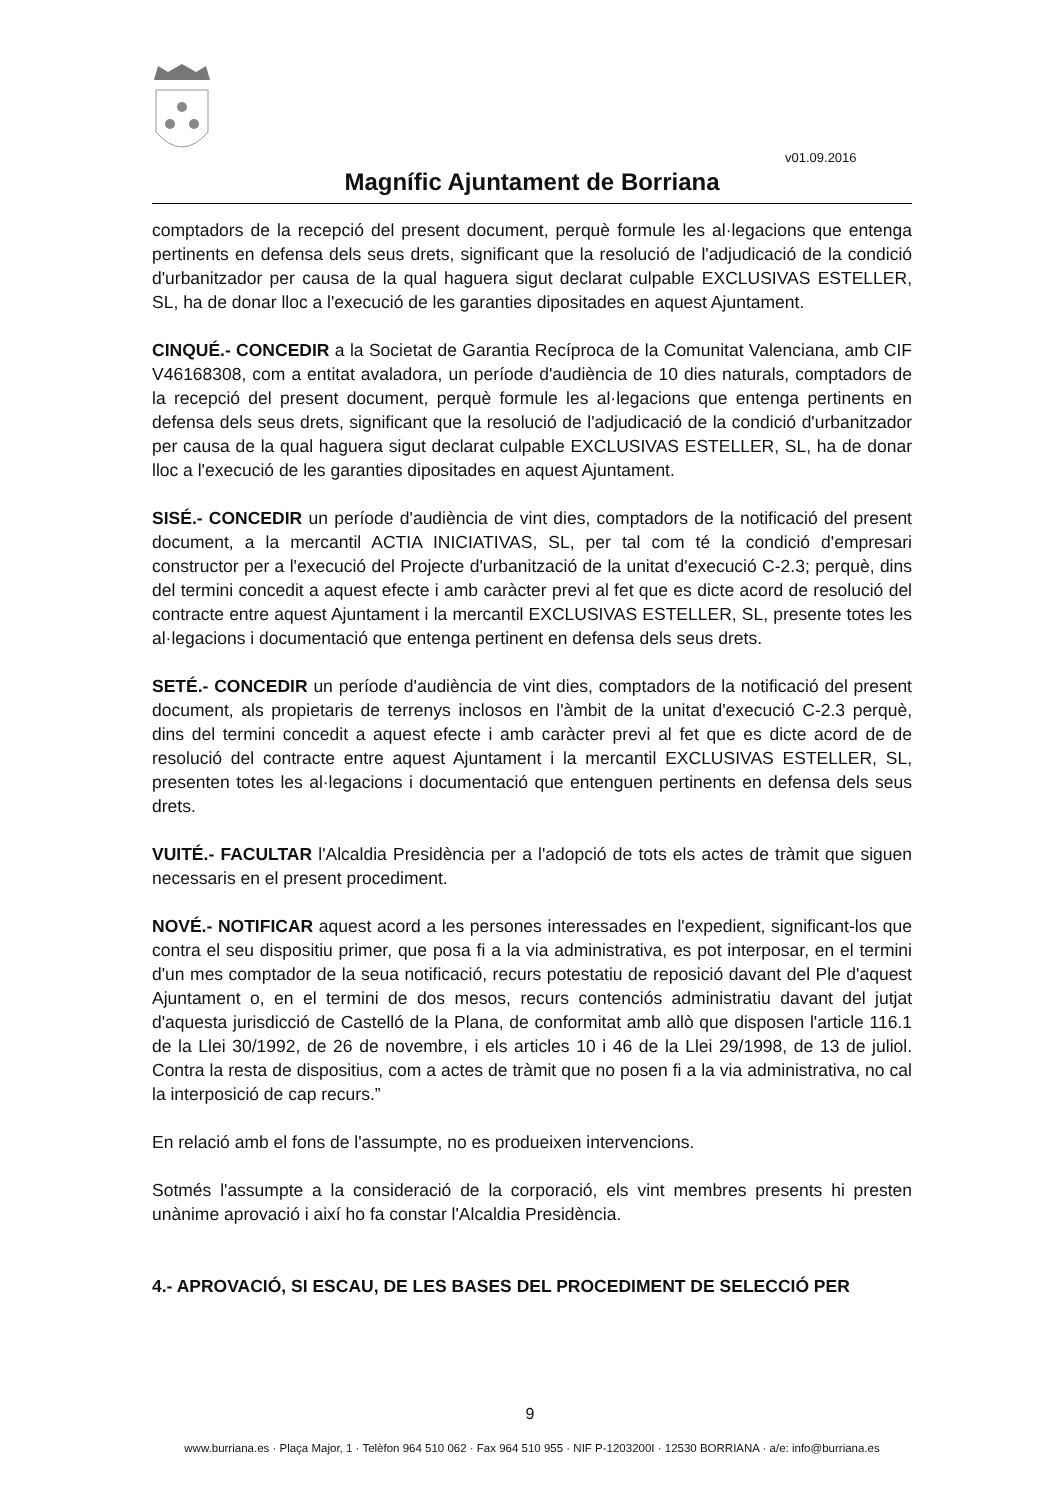v01.09.2016
Magnífic Ajuntament de Borriana
comptadors de la recepció del present document, perquè formule les al·legacions que entenga pertinents en defensa dels seus drets, significant que la resolució de l'adjudicació de la condició d'urbanitzador per causa de la qual haguera sigut declarat culpable EXCLUSIVAS ESTELLER, SL, ha de donar lloc a l'execució de les garanties dipositades en aquest Ajuntament.
CINQUÉ.- CONCEDIR a la Societat de Garantia Recíproca de la Comunitat Valenciana, amb CIF V46168308, com a entitat avaladora, un període d'audiència de 10 dies naturals, comptadors de la recepció del present document, perquè formule les al·legacions que entenga pertinents en defensa dels seus drets, significant que la resolució de l'adjudicació de la condició d'urbanitzador per causa de la qual haguera sigut declarat culpable EXCLUSIVAS ESTELLER, SL, ha de donar lloc a l'execució de les garanties dipositades en aquest Ajuntament.
SISÉ.- CONCEDIR un període d'audiència de vint dies, comptadors de la notificació del present document, a la mercantil ACTIA INICIATIVAS, SL, per tal com té la condició d'empresari constructor per a l'execució del Projecte d'urbanització de la unitat d'execució C-2.3; perquè, dins del termini concedit a aquest efecte i amb caràcter previ al fet que es dicte acord de resolució del contracte entre aquest Ajuntament i la mercantil EXCLUSIVAS ESTELLER, SL, presente totes les al·legacions i documentació que entenga pertinent en defensa dels seus drets.
SETÉ.- CONCEDIR un període d'audiència de vint dies, comptadors de la notificació del present document, als propietaris de terrenys inclosos en l'àmbit de la unitat d'execució C-2.3 perquè, dins del termini concedit a aquest efecte i amb caràcter previ al fet que es dicte acord de de resolució del contracte entre aquest Ajuntament i la mercantil EXCLUSIVAS ESTELLER, SL, presenten totes les al·legacions i documentació que entenguen pertinents en defensa dels seus drets.
VUITÉ.- FACULTAR l'Alcaldia Presidència per a l'adopció de tots els actes de tràmit que siguen necessaris en el present procediment.
NOVÉ.- NOTIFICAR aquest acord a les persones interessades en l'expedient, significant-los que contra el seu dispositiu primer, que posa fi a la via administrativa, es pot interposar, en el termini d'un mes comptador de la seua notificació, recurs potestatiu de reposició davant del Ple d'aquest Ajuntament o, en el termini de dos mesos, recurs contenciós administratiu davant del jutjat d'aquesta jurisdicció de Castelló de la Plana, de conformitat amb allò que disposen l'article 116.1 de la Llei 30/1992, de 26 de novembre, i els articles 10 i 46 de la Llei 29/1998, de 13 de juliol. Contra la resta de dispositius, com a actes de tràmit que no posen fi a la via administrativa, no cal la interposició de cap recurs.”
En relació amb el fons de l'assumpte, no es produeixen intervencions.
Sotmés l'assumpte a la consideració de la corporació, els vint membres presents hi presten unànime aprovació i així ho fa constar l'Alcaldia Presidència.
4.- APROVACIÓ, SI ESCAU, DE LES BASES DEL PROCEDIMENT DE SELECCIÓ PER
9
www.burriana.es · Plaça Major, 1 · Telèfon 964 510 062 · Fax 964 510 955 · NIF P-1203200I · 12530 BORRIANA · a/e: info@burriana.es